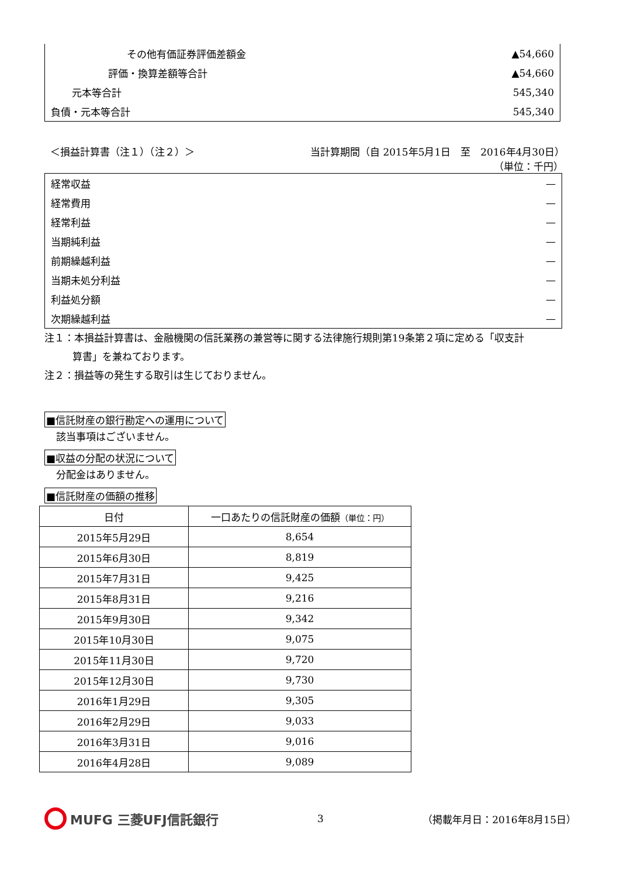| その他有価証券評価差額金 | ▲54,660 |
| 評価・換算差額等合計 | ▲54,660 |
| 元本等合計 | 545,340 |
| 負債・元本等合計 | 545,340 |
＜損益計算書（注１）（注２）＞ 当計算期間（自 2015年5月1日　至　2016年4月30日）
（単位：千円）
| 経常収益 | — |
| 経常費用 | — |
| 経常利益 | — |
| 当期純利益 | — |
| 前期繰越利益 | — |
| 当期未処分利益 | — |
| 利益処分額 | — |
| 次期繰越利益 | — |
注１：本損益計算書は、金融機関の信託業務の兼営等に関する法律施行規則第19条第２項に定める「収支計
算書」を兼ねております。
注２：損益等の発生する取引は生じておりません。
■信託財産の銀行勘定への運用について
該当事項はございません。
■収益の分配の状況について
分配金はありません。
■信託財産の価額の推移
| 日付 | 一口あたりの信託財産の価額 （単位：円） |
| --- | --- |
| 2015年5月29日 | 8,654 |
| 2015年6月30日 | 8,819 |
| 2015年7月31日 | 9,425 |
| 2015年8月31日 | 9,216 |
| 2015年9月30日 | 9,342 |
| 2015年10月30日 | 9,075 |
| 2015年11月30日 | 9,720 |
| 2015年12月30日 | 9,730 |
| 2016年1月29日 | 9,305 |
| 2016年2月29日 | 9,033 |
| 2016年3月31日 | 9,016 |
| 2016年4月28日 | 9,089 |
MUFG 三菱UFJ信託銀行
3 （掲載年月日：2016年8月15日）